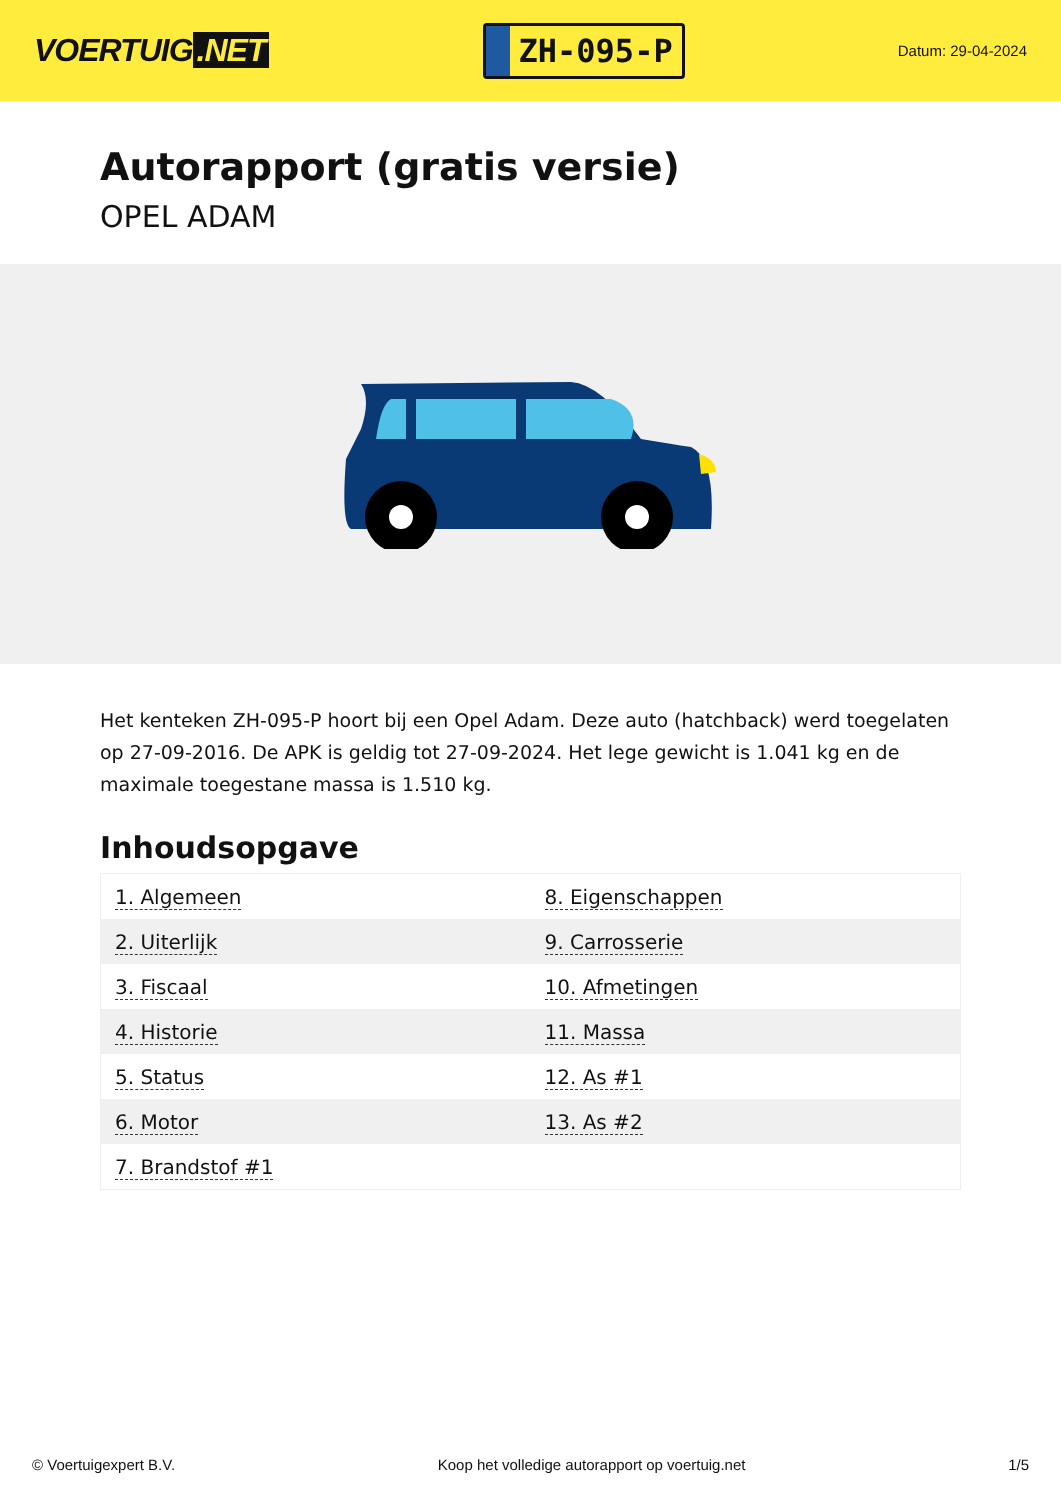VOERTUIG.NET
ZH-095-P
Datum: 29-04-2024
Autorapport (gratis versie)
OPEL ADAM
Het kenteken ZH-095-P hoort bij een Opel Adam. Deze auto (hatchback) werd toegelaten op 27-09-2016. De APK is geldig tot 27-09-2024. Het lege gewicht is 1.041 kg en de maximale toegestane massa is 1.510 kg.
Inhoudsopgave
| 1. Algemeen | 8. Eigenschappen |
| 2. Uiterlijk | 9. Carrosserie |
| 3. Fiscaal | 10. Afmetingen |
| 4. Historie | 11. Massa |
| 5. Status | 12. As #1 |
| 6. Motor | 13. As #2 |
| 7. Brandstof #1 | |
© Voertuigexpert B.V. Koop het volledige autorapport op voertuig.net 1/5